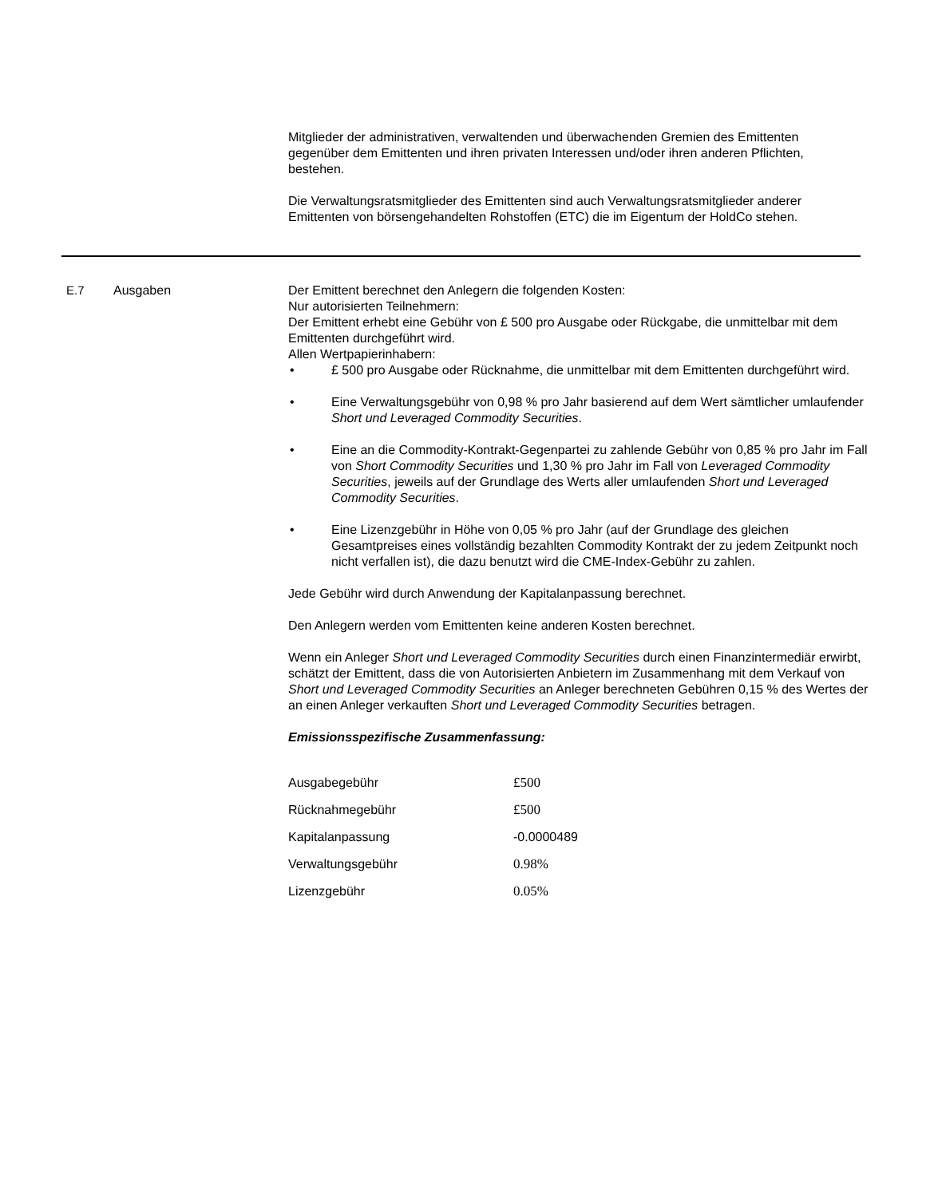Mitglieder der administrativen, verwaltenden und überwachenden Gremien des Emittenten gegenüber dem Emittenten und ihren privaten Interessen und/oder ihren anderen Pflichten, bestehen.
Die Verwaltungsratsmitglieder des Emittenten sind auch Verwaltungsratsmitglieder anderer Emittenten von börsengehandelten Rohstoffen (ETC) die im Eigentum der HoldCo stehen.
E.7 Ausgaben Der Emittent berechnet den Anlegern die folgenden Kosten:
Nur autorisierten Teilnehmern:
Der Emittent erhebt eine Gebühr von £ 500 pro Ausgabe oder Rückgabe, die unmittelbar mit dem Emittenten durchgeführt wird.
Allen Wertpapierinhabern:
• £ 500 pro Ausgabe oder Rücknahme, die unmittelbar mit dem Emittenten durchgeführt wird.
• Eine Verwaltungsgebühr von 0,98 % pro Jahr basierend auf dem Wert sämtlicher umlaufender Short und Leveraged Commodity Securities.
• Eine an die Commodity-Kontrakt-Gegenpartei zu zahlende Gebühr von 0,85 % pro Jahr im Fall von Short Commodity Securities und 1,30 % pro Jahr im Fall von Leveraged Commodity Securities, jeweils auf der Grundlage des Werts aller umlaufenden Short und Leveraged Commodity Securities.
• Eine Lizenzgebühr in Höhe von 0,05 % pro Jahr (auf der Grundlage des gleichen Gesamtpreises eines vollständig bezahlten Commodity Kontrakt der zu jedem Zeitpunkt noch nicht verfallen ist), die dazu benutzt wird die CME-Index-Gebühr zu zahlen.
Jede Gebühr wird durch Anwendung der Kapitalanpassung berechnet.
Den Anlegern werden vom Emittenten keine anderen Kosten berechnet.
Wenn ein Anleger Short und Leveraged Commodity Securities durch einen Finanzintermediär erwirbt, schätzt der Emittent, dass die von Autorisierten Anbietern im Zusammenhang mit dem Verkauf von Short und Leveraged Commodity Securities an Anleger berechneten Gebühren 0,15 % des Wertes der an einen Anleger verkauften Short und Leveraged Commodity Securities betragen.
Emissionsspezifische Zusammenfassung:
| Ausgabegebühr | £500 |
| Rücknahmegebühr | £500 |
| Kapitalanpassung | -0.0000489 |
| Verwaltungsgebühr | 0.98% |
| Lizenzgebühr | 0.05% |